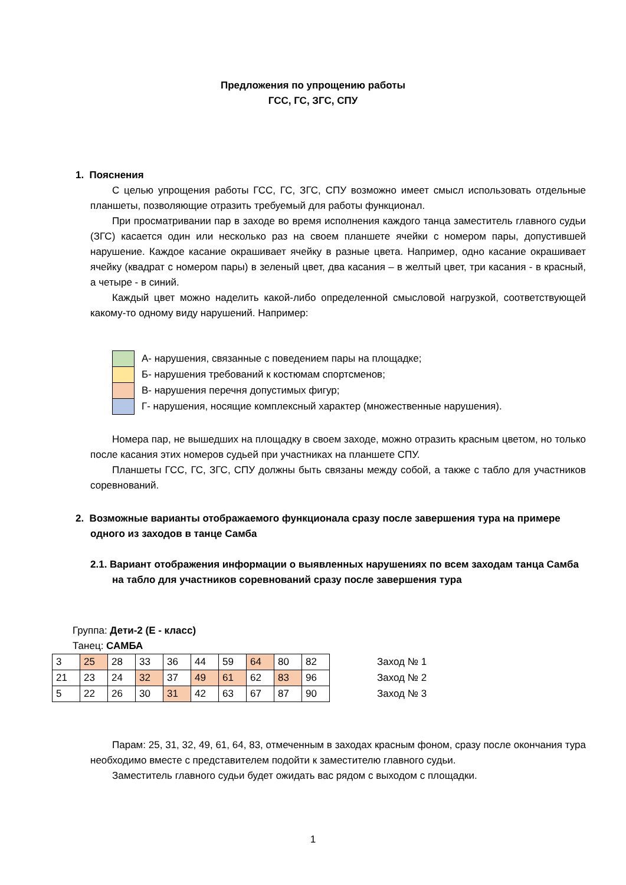Предложения по упрощению работы
ГСС, ГС, ЗГС, СПУ
1. Пояснения
С целью упрощения работы ГСС, ГС, ЗГС, СПУ возможно имеет смысл использовать отдельные планшеты, позволяющие отразить требуемый для работы функционал.
При просматривании пар в заходе во время исполнения каждого танца заместитель главного судьи (ЗГС) касается один или несколько раз на своем планшете ячейки с номером пары, допустившей нарушение. Каждое касание окрашивает ячейку в разные цвета. Например, одно касание окрашивает ячейку (квадрат с номером пары) в зеленый цвет, два касания – в желтый цвет, три касания - в красный, а четыре - в синий.
Каждый цвет можно наделить какой-либо определенной смысловой нагрузкой, соответствующей какому-то одному виду нарушений. Например:
А- нарушения, связанные с поведением пары на площадке;
Б- нарушения требований к костюмам спортсменов;
В- нарушения перечня допустимых фигур;
Г- нарушения, носящие комплексный характер (множественные нарушения).
Номера пар, не вышедших на площадку в своем заходе, можно отразить красным цветом, но только после касания этих номеров судьей при участниках на планшете СПУ.
Планшеты ГСС, ГС, ЗГС, СПУ должны быть связаны между собой, а также с табло для участников соревнований.
2. Возможные варианты отображаемого функционала сразу после завершения тура на примере одного из заходов в танце Самба
2.1. Вариант отображения информации о выявленных нарушениях по всем заходам танца Самба на табло для участников соревнований сразу после завершения тура
Группа: Дети-2 (Е - класс)
Танец: САМБА
| 3 | 25 | 28 | 33 | 36 | 44 | 59 | 64 | 80 | 82 |
| 21 | 23 | 24 | 32 | 37 | 49 | 61 | 62 | 83 | 96 |
| 5 | 22 | 26 | 30 | 31 | 42 | 63 | 67 | 87 | 90 |
Заход № 1
Заход № 2
Заход № 3
Парам: 25, 31, 32, 49, 61, 64, 83, отмеченным в заходах красным фоном, сразу после окончания тура необходимо вместе с представителем подойти к заместителю главного судьи.
Заместитель главного судьи будет ожидать вас рядом с выходом с площадки.
1